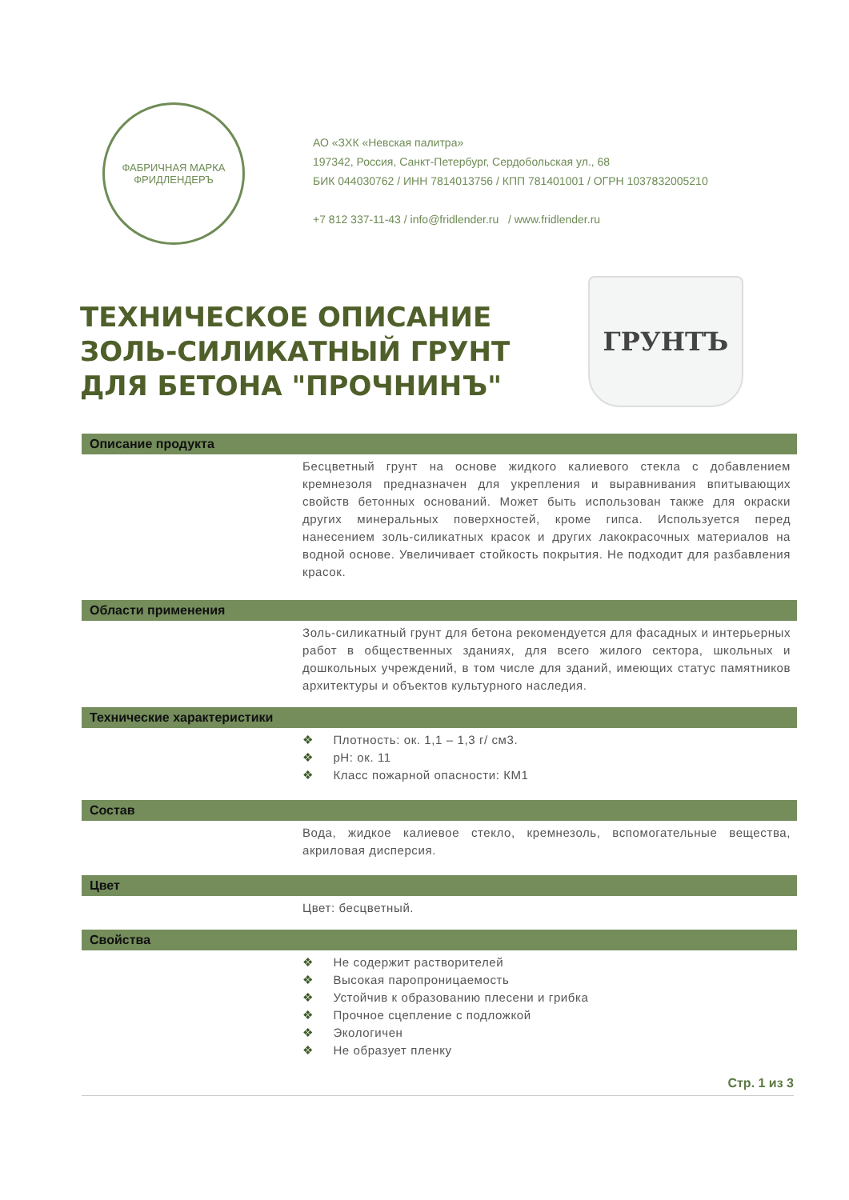ФАБРИЧНАЯ МАРКА
ФРИДЛЕНДЕРЪ
АО «ЗХК «Невская палитра»
197342, Россия, Санкт-Петербург, Сердобольская ул., 68
БИК 044030762 / ИНН 7814013756 / КПП 781401001 / ОГРН 1037832005210
+7 812 337-11-43 / info@fridlender.ru / www.fridlender.ru
ТЕХНИЧЕСКОЕ ОПИСАНИЕ
ЗОЛЬ-СИЛИКАТНЫЙ ГРУНТ
ДЛЯ БЕТОНА "ПРОЧНИНЪ"
ГРУНТЪ
Описание продукта
Бесцветный грунт на основе жидкого калиевого стекла с добавлением кремнезоля предназначен для укрепления и выравнивания впитывающих свойств бетонных оснований. Может быть использован также для окраски других минеральных поверхностей, кроме гипса. Используется перед нанесением золь-силикатных красок и других лакокрасочных материалов на водной основе. Увеличивает стойкость покрытия. Не подходит для разбавления красок.
Области применения
Золь-силикатный грунт для бетона рекомендуется для фасадных и интерьерных работ в общественных зданиях, для всего жилого сектора, школьных и дошкольных учреждений, в том числе для зданий, имеющих статус памятников архитектуры и объектов культурного наследия.
Технические характеристики
❖ Плотность: ок. 1,1 – 1,3 г/ см3.
❖ pH: ок. 11
❖ Класс пожарной опасности: КМ1
Состав
Вода, жидкое калиевое стекло, кремнезоль, вспомогательные вещества, акриловая дисперсия.
Цвет
Цвет: бесцветный.
Свойства
❖ Не содержит растворителей
❖ Высокая паропроницаемость
❖ Устойчив к образованию плесени и грибка
❖ Прочное сцепление с подложкой
❖ Экологичен
❖ Не образует пленку
Стр. 1 из 3